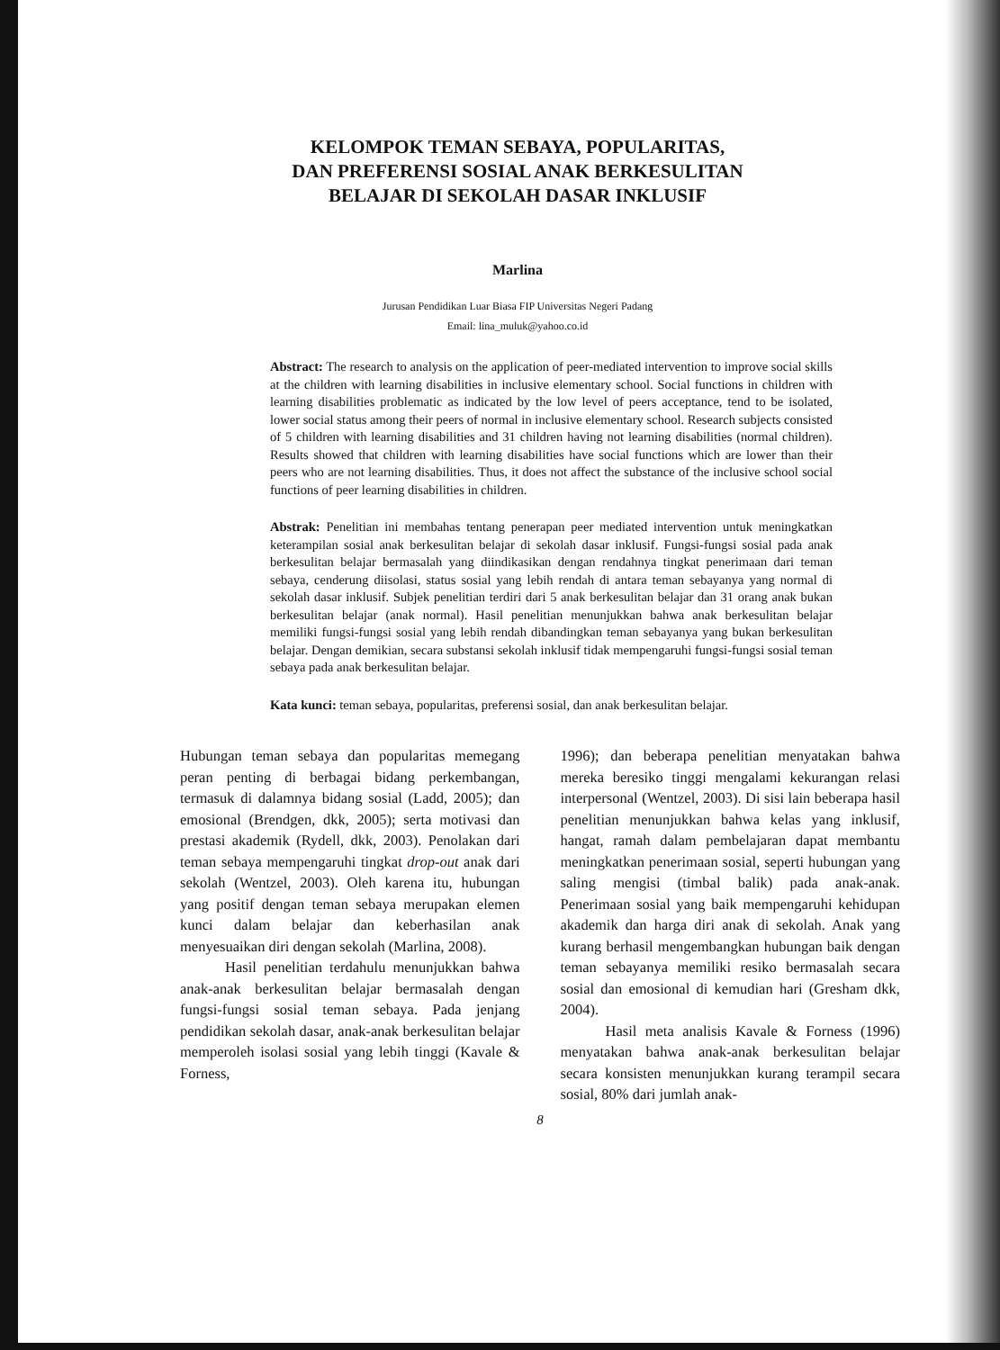KELOMPOK TEMAN SEBAYA, POPULARITAS,
DAN PREFERENSI SOSIAL ANAK BERKESULITAN
BELAJAR DI SEKOLAH DASAR INKLUSIF
Marlina
Jurusan Pendidikan Luar Biasa FIP Universitas Negeri Padang
Email: lina_muluk@yahoo.co.id
Abstract: The research to analysis on the application of peer-mediated intervention to improve social skills at the children with learning disabilities in inclusive elementary school. Social functions in children with learning disabilities problematic as indicated by the low level of peers acceptance, tend to be isolated, lower social status among their peers of normal in inclusive elementary school. Research subjects consisted of 5 children with learning disabilities and 31 children having not learning disabilities (normal children). Results showed that children with learning disabilities have social functions which are lower than their peers who are not learning disabilities. Thus, it does not affect the substance of the inclusive school social functions of peer learning disabilities in children.
Abstrak: Penelitian ini membahas tentang penerapan peer mediated intervention untuk meningkatkan keterampilan sosial anak berkesulitan belajar di sekolah dasar inklusif. Fungsi-fungsi sosial pada anak berkesulitan belajar bermasalah yang diindikasikan dengan rendahnya tingkat penerimaan dari teman sebaya, cenderung diisolasi, status sosial yang lebih rendah di antara teman sebayanya yang normal di sekolah dasar inklusif. Subjek penelitian terdiri dari 5 anak berkesulitan belajar dan 31 orang anak bukan berkesulitan belajar (anak normal). Hasil penelitian menunjukkan bahwa anak berkesulitan belajar memiliki fungsi-fungsi sosial yang lebih rendah dibandingkan teman sebayanya yang bukan berkesulitan belajar. Dengan demikian, secara substansi sekolah inklusif tidak mempengaruhi fungsi-fungsi sosial teman sebaya pada anak berkesulitan belajar.
Kata kunci: teman sebaya, popularitas, preferensi sosial, dan anak berkesulitan belajar.
Hubungan teman sebaya dan popularitas memegang peran penting di berbagai bidang perkembangan, termasuk di dalamnya bidang sosial (Ladd, 2005); dan emosional (Brendgen, dkk, 2005); serta motivasi dan prestasi akademik (Rydell, dkk, 2003). Penolakan dari teman sebaya mempengaruhi tingkat drop-out anak dari sekolah (Wentzel, 2003). Oleh karena itu, hubungan yang positif dengan teman sebaya merupakan elemen kunci dalam belajar dan keberhasilan anak menyesuaikan diri dengan sekolah (Marlina, 2008).
Hasil penelitian terdahulu menunjukkan bahwa anak-anak berkesulitan belajar bermasalah dengan fungsi-fungsi sosial teman sebaya. Pada jenjang pendidikan sekolah dasar, anak-anak berkesulitan belajar memperoleh isolasi sosial yang lebih tinggi (Kavale & Forness,
1996); dan beberapa penelitian menyatakan bahwa mereka beresiko tinggi mengalami kekurangan relasi interpersonal (Wentzel, 2003). Di sisi lain beberapa hasil penelitian menunjukkan bahwa kelas yang inklusif, hangat, ramah dalam pembelajaran dapat membantu meningkatkan penerimaan sosial, seperti hubungan yang saling mengisi (timbal balik) pada anak-anak. Penerimaan sosial yang baik mempengaruhi kehidupan akademik dan harga diri anak di sekolah. Anak yang kurang berhasil mengembangkan hubungan baik dengan teman sebayanya memiliki resiko bermasalah secara sosial dan emosional di kemudian hari (Gresham dkk, 2004).
Hasil meta analisis Kavale & Forness (1996) menyatakan bahwa anak-anak berkesulitan belajar secara konsisten menunjukkan kurang terampil secara sosial, 80% dari jumlah anak-
8